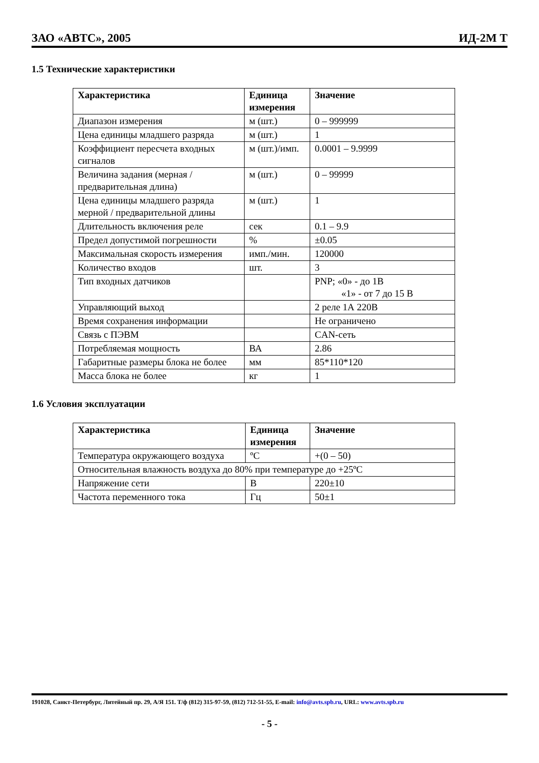ЗАО «АВТС», 2005 ИД-2М Т
1.5 Технические характеристики
| Характеристика | Единица измерения | Значение |
| --- | --- | --- |
| Диапазон измерения | м (шт.) | 0 – 999999 |
| Цена единицы младшего разряда | м (шт.) | 1 |
| Коэффициент пересчета входных сигналов | м (шт.)/имп. | 0.0001 – 9.9999 |
| Величина задания (мерная / предварительная длина) | м (шт.) | 0 – 99999 |
| Цена единицы младшего разряда мерной / предварительной длины | м (шт.) | 1 |
| Длительность включения реле | сек | 0.1 – 9.9 |
| Предел допустимой погрешности | % | ±0.05 |
| Максимальная скорость измерения | имп./мин. | 120000 |
| Количество входов | шт. | 3 |
| Тип входных датчиков | | PNP; «0» - до 1В «1» - от 7 до 15 В |
| Управляющий выход | | 2 реле 1А 220В |
| Время сохранения информации | | Не ограничено |
| Связь с ПЭВМ | | CAN-сеть |
| Потребляемая мощность | ВА | 2.86 |
| Габаритные размеры блока не более | мм | 85*110*120 |
| Масса блока не более | кг | 1 |
1.6 Условия эксплуатации
| Характеристика | Единица измерения | Значение |
| --- | --- | --- |
| Температура окружающего воздуха | ºС | +(0 – 50) |
| Относительная влажность воздуха до 80% при температуре до +25ºС | | |
| Напряжение сети | В | 220±10 |
| Частота переменного тока | Гц | 50±1 |
191028, Санкт-Петербург, Литейный пр. 29, А/Я 151. Т/ф (812) 315-97-59, (812) 712-51-55, E-mail: info@avts.spb.ru, URL: www.avts.spb.ru
- 5 -